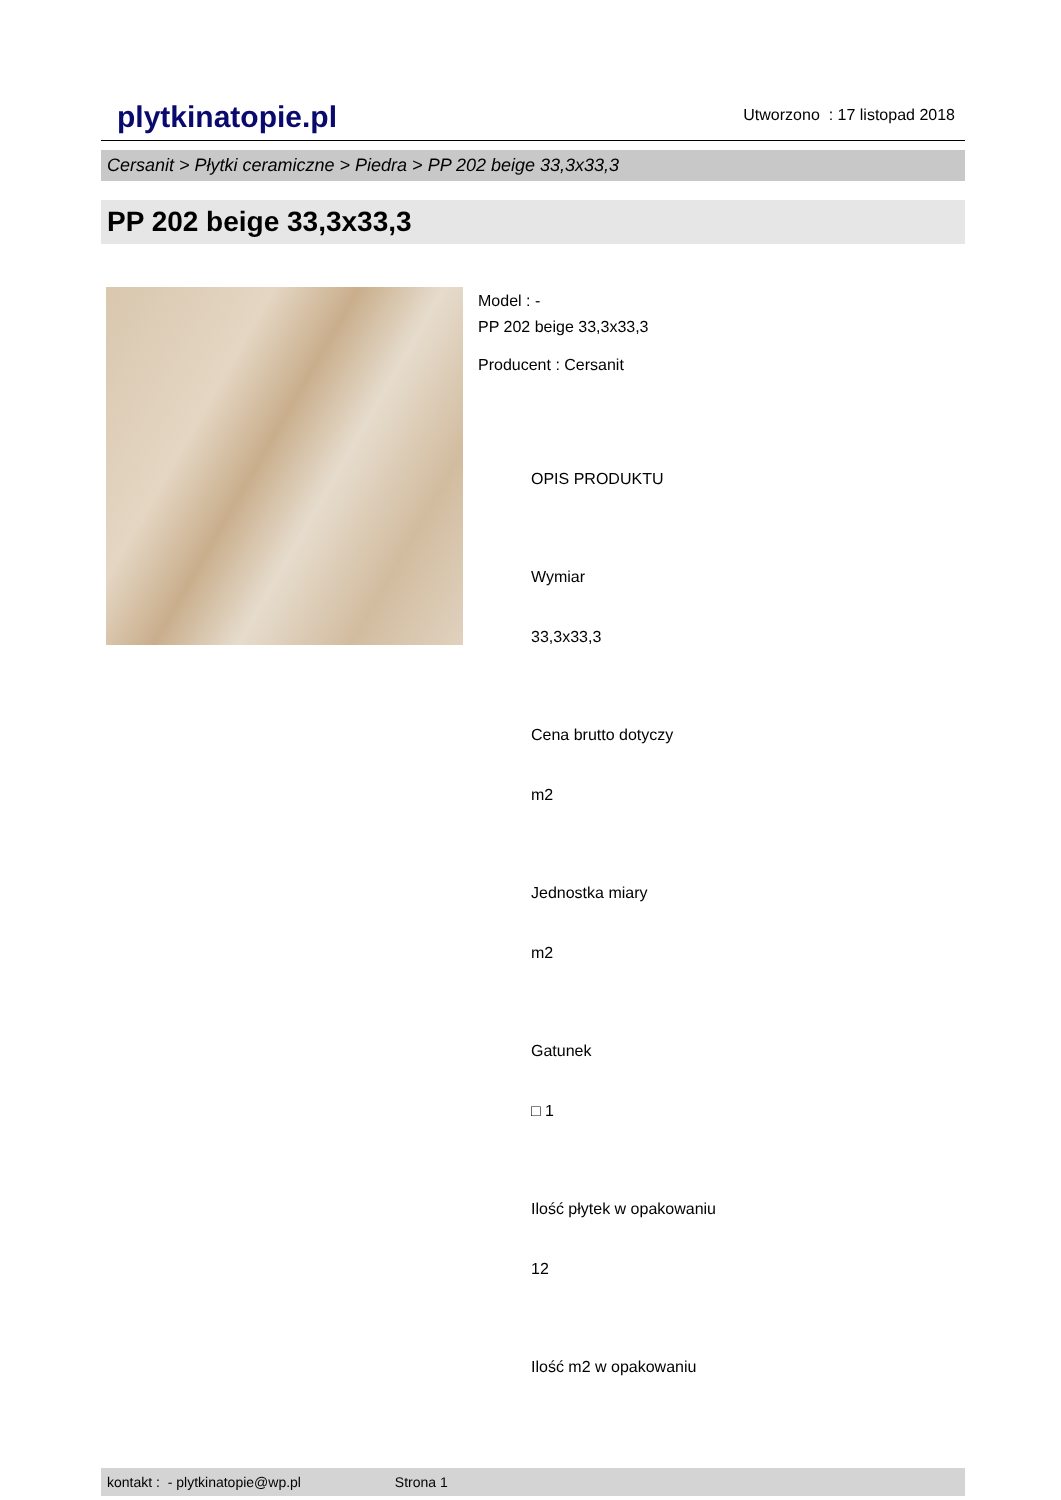plytkinatopie.pl Utworzono : 17 listopad 2018
Cersanit > Płytki ceramiczne > Piedra > PP 202 beige 33,3x33,3
PP 202 beige 33,3x33,3
Model : -
PP 202 beige 33,3x33,3
Producent : Cersanit
OPIS PRODUKTU
Wymiar
33,3x33,3
Cena brutto dotyczy
m2
Jednostka miary
m2
Gatunek
□ 1
Ilość płytek w opakowaniu
12
Ilość m2 w opakowaniu
kontakt : - plytkinatopie@wp.pl Strona 1